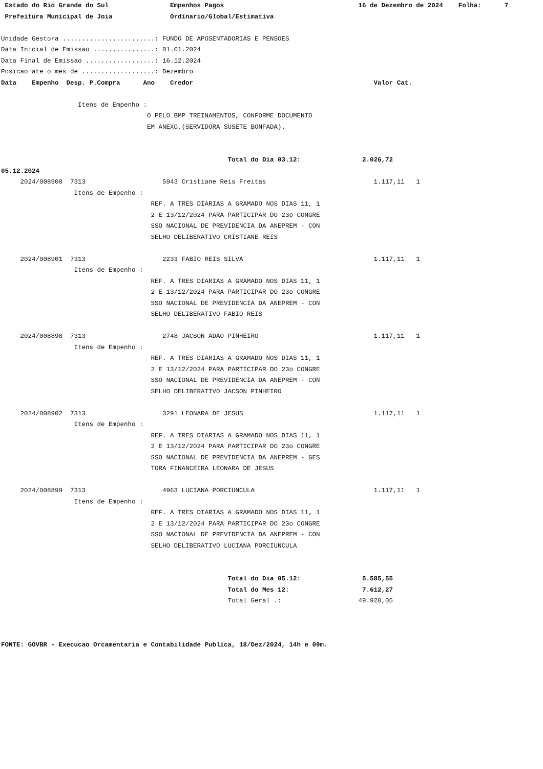Estado do Rio Grande do Sul                Empenhos Pagos                                   16 de Dezembro de 2024    Folha:      7
 Prefeitura Municipal de Joia               Ordinario/Global/Estimativa

Unidade Gestora ........................: FUNDO DE APOSENTADORIAS E PENSOES
Data Inicial de Emissao ................: 01.01.2024
Data Final de Emissao ..................: 16.12.2024
Posicao ate o mes de ...................: Dezembro
Data    Empenho  Desp. P.Compra      Ano    Credor                                               Valor Cat.

                    Itens de Empenho :
                                      O PELO BMP TREINAMENTOS, CONFORME DOCUMENTO
                                      EM ANEXO.(SERVIDORA SUSETE BONFADA).


                                                           Total do Dia 03.12:                2.026,72
05.12.2024
     2024/008900  7313                    5943 Cristiane Reis Freitas                            1.117,11   1
                   Itens de Empenho :
                                       REF. A TRES DIARIAS A GRAMADO NOS DIAS 11, 1
                                       2 E 13/12/2024 PARA PARTICIPAR DO 23o CONGRE
                                       SSO NACIONAL DE PREVIDENCIA DA ANEPREM - CON
                                       SELHO DELIBERATIVO CRISTIANE REIS

     2024/008901  7313                    2233 FABIO REIS SILVA                                  1.117,11   1
                   Itens de Empenho :
                                       REF. A TRES DIARIAS A GRAMADO NOS DIAS 11, 1
                                       2 E 13/12/2024 PARA PARTICIPAR DO 23o CONGRE
                                       SSO NACIONAL DE PREVIDENCIA DA ANEPREM - CON
                                       SELHO DELIBERATIVO FABIO REIS

     2024/008898  7313                    2748 JACSON ADAO PINHEIRO                              1.117,11   1
                   Itens de Empenho :
                                       REF. A TRES DIARIAS A GRAMADO NOS DIAS 11, 1
                                       2 E 13/12/2024 PARA PARTICIPAR DO 23o CONGRE
                                       SSO NACIONAL DE PREVIDENCIA DA ANEPREM - CON
                                       SELHO DELIBERATIVO JACSON PINHEIRO

     2024/008902  7313                    3291 LEONARA DE JESUS                                  1.117,11   1
                   Itens de Empenho :
                                       REF. A TRES DIARIAS A GRAMADO NOS DIAS 11, 1
                                       2 E 13/12/2024 PARA PARTICIPAR DO 23o CONGRE
                                       SSO NACIONAL DE PREVIDENCIA DA ANEPREM - GES
                                       TORA FINANCEIRA LEONARA DE JESUS

     2024/008899  7313                    4963 LUCIANA PORCIUNCULA                               1.117,11   1
                   Itens de Empenho :
                                       REF. A TRES DIARIAS A GRAMADO NOS DIAS 11, 1
                                       2 E 13/12/2024 PARA PARTICIPAR DO 23o CONGRE
                                       SSO NACIONAL DE PREVIDENCIA DA ANEPREM - CON
                                       SELHO DELIBERATIVO LUCIANA PORCIUNCULA


                                                           Total do Dia 05.12:                5.585,55
                                                           Total do Mes 12:                   7.612,27
                                                           Total Geral .:                    49.920,05



FONTE: GOVBR - Execucao Orcamentaria e Contabilidade Publica, 18/Dez/2024, 14h e 09m.